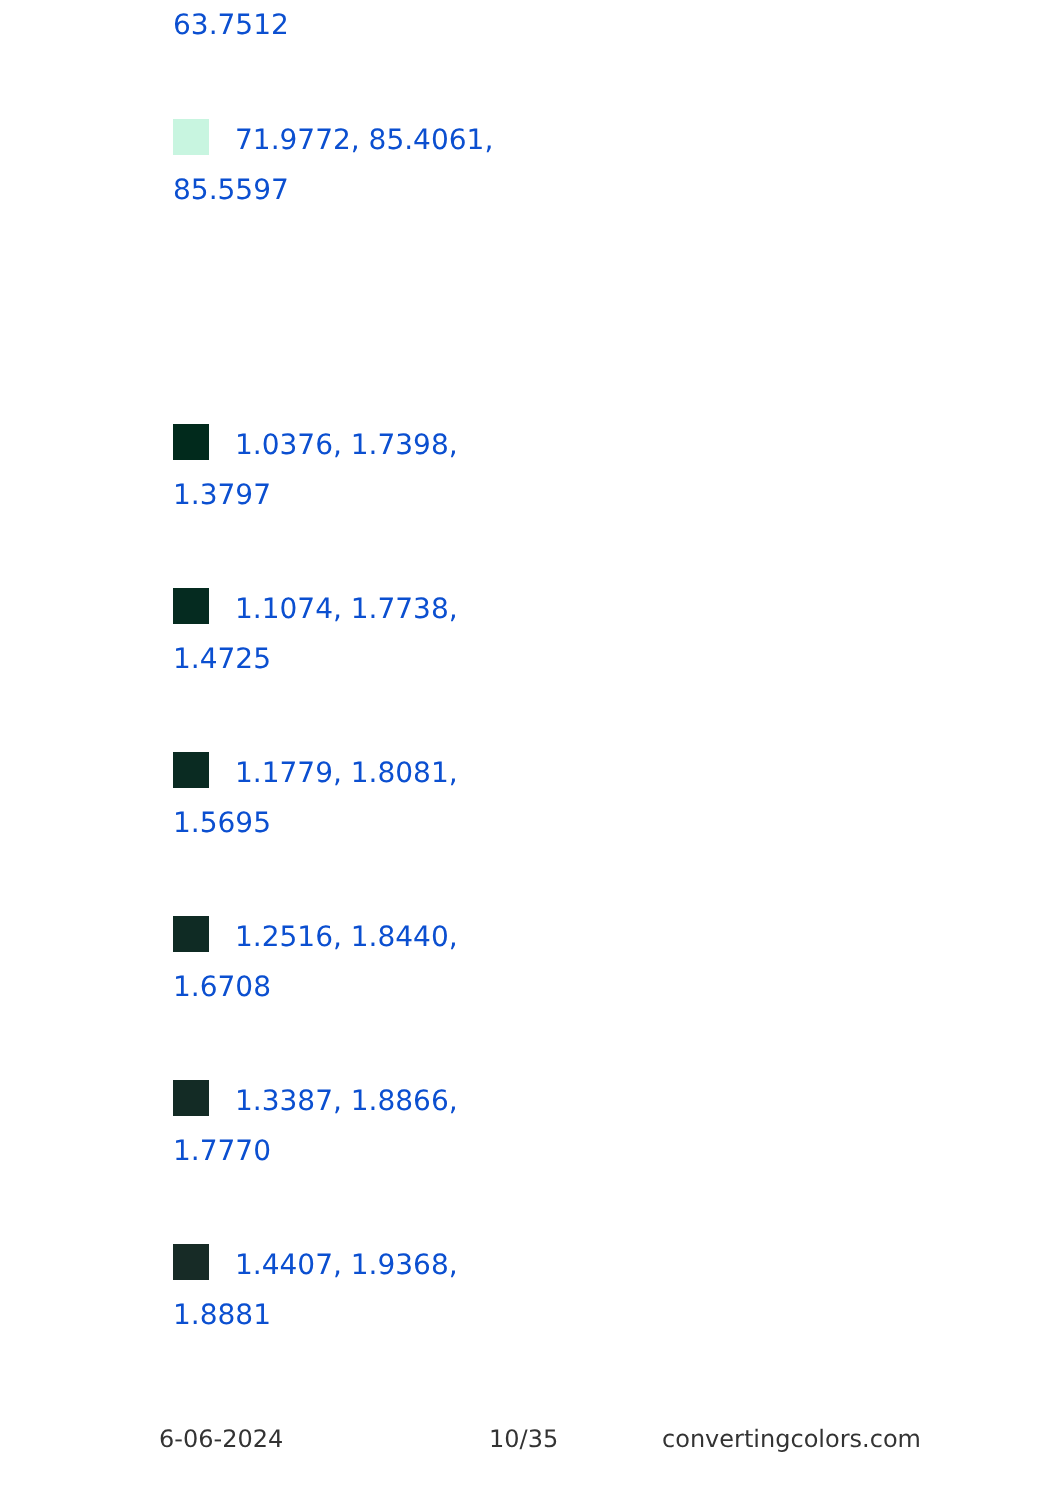63.7512
71.9772, 85.4061, 85.5597
1.0376, 1.7398, 1.3797
1.1074, 1.7738, 1.4725
1.1779, 1.8081, 1.5695
1.2516, 1.8440, 1.6708
1.3387, 1.8866, 1.7770
1.4407, 1.9368, 1.8881
6-06-2024 10/35 convertingcolors.com